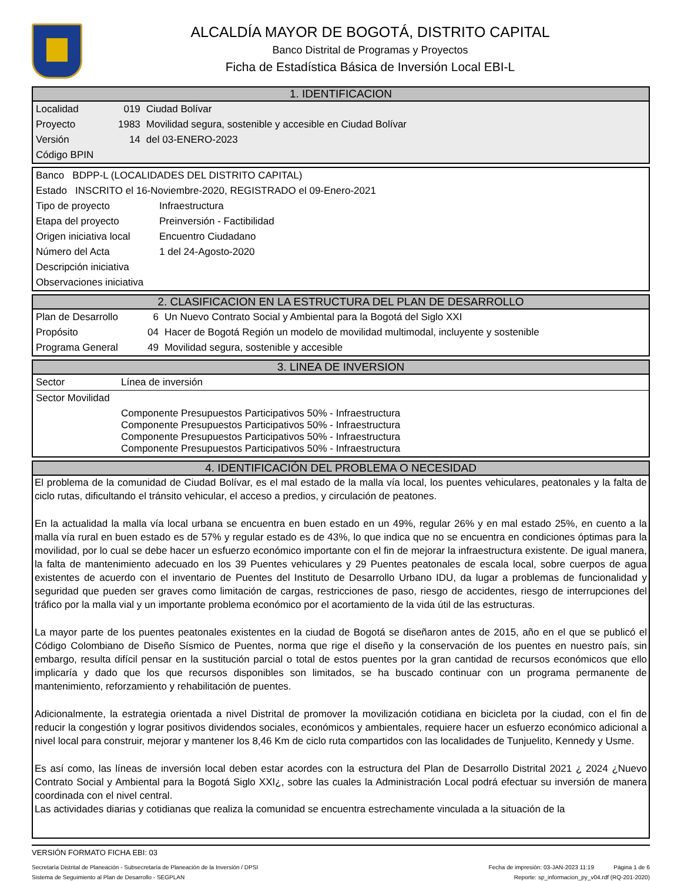ALCALDÍA MAYOR DE BOGOTÁ, DISTRITO CAPITAL
Banco Distrital de Programas y Proyectos
Ficha de Estadística Básica de Inversión Local EBI-L
1. IDENTIFICACION
| Localidad | 019 | Ciudad Bolívar |
| Proyecto | 1983 | Movilidad segura, sostenible y accesible en Ciudad Bolívar |
| Versión | 14 | del 03-ENERO-2023 |
| Código BPIN | | |
| Banco BDPP-L (LOCALIDADES DEL DISTRITO CAPITAL) | |
| Estado INSCRITO el 16-Noviembre-2020, REGISTRADO el 09-Enero-2021 | |
| Tipo de proyecto | Infraestructura |
| Etapa del proyecto | Preinversión - Factibilidad |
| Origen iniciativa local | Encuentro Ciudadano |
| Número del Acta | 1 del 24-Agosto-2020 |
| Descripción iniciativa | |
| Observaciones iniciativa | |
2. CLASIFICACION EN LA ESTRUCTURA DEL PLAN DE DESARROLLO
| Plan de Desarrollo | 6 | Un Nuevo Contrato Social y Ambiental para la Bogotá del Siglo XXI |
| Propósito | 04 | Hacer de Bogotá Región un modelo de movilidad multimodal, incluyente y sostenible |
| Programa General | 49 | Movilidad segura, sostenible y accesible |
3. LINEA DE INVERSION
| Sector | Línea de inversión |
| Sector Movilidad | |
| | Componente Presupuestos Participativos 50% - Infraestructura Componente Presupuestos Participativos 50% - Infraestructura Componente Presupuestos Participativos 50% - Infraestructura Componente Presupuestos Participativos 50% - Infraestructura |
4. IDENTIFICACIÓN DEL PROBLEMA O NECESIDAD
El problema de la comunidad de Ciudad Bolívar, es el mal estado de la malla vía local, los puentes vehiculares, peatonales y la falta de ciclo rutas, dificultando el tránsito vehicular, el acceso a predios, y circulación de peatones.
En la actualidad la malla vía local urbana se encuentra en buen estado en un 49%, regular 26% y en mal estado 25%, en cuento a la malla vía rural en buen estado es de 57% y regular estado es de 43%, lo que indica que no se encuentra en condiciones óptimas para la movilidad, por lo cual se debe hacer un esfuerzo económico importante con el fin de mejorar la infraestructura existente. De igual manera, la falta de mantenimiento adecuado en los 39 Puentes vehiculares y 29 Puentes peatonales de escala local, sobre cuerpos de agua existentes de acuerdo con el inventario de Puentes del Instituto de Desarrollo Urbano IDU, da lugar a problemas de funcionalidad y seguridad que pueden ser graves como limitación de cargas, restricciones de paso, riesgo de accidentes, riesgo de interrupciones del tráfico por la malla vial y un importante problema económico por el acortamiento de la vida útil de las estructuras.
La mayor parte de los puentes peatonales existentes en la ciudad de Bogotá se diseñaron antes de 2015, año en el que se publicó el Código Colombiano de Diseño Sísmico de Puentes, norma que rige el diseño y la conservación de los puentes en nuestro país, sin embargo, resulta difícil pensar en la sustitución parcial o total de estos puentes por la gran cantidad de recursos económicos que ello implicaría y dado que los que recursos disponibles son limitados, se ha buscado continuar con un programa permanente de mantenimiento, reforzamiento y rehabilitación de puentes.
Adicionalmente, la estrategia orientada a nivel Distrital de promover la movilización cotidiana en bicicleta por la ciudad, con el fin de reducir la congestión y lograr positivos dividendos sociales, económicos y ambientales, requiere hacer un esfuerzo económico adicional a nivel local para construir, mejorar y mantener los 8,46 Km de ciclo ruta compartidos con las localidades de Tunjuelito, Kennedy y Usme.
Es así como, las líneas de inversión local deben estar acordes con la estructura del Plan de Desarrollo Distrital 2021 ¿ 2024 ¿Nuevo Contrato Social y Ambiental para la Bogotá Siglo XXI¿, sobre las cuales la Administración Local podrá efectuar su inversión de manera coordinada con el nivel central.
Las actividades diarias y cotidianas que realiza la comunidad se encuentra estrechamente vinculada a la situación de la
VERSIÓN FORMATO FICHA EBI: 03
Secretaría Distrital de Planeación - Subsecretaría de Planeación de la Inversión / DPSI Fecha de impresión: 03-JAN-2023 11:19 Página 1 de 6
Sistema de Seguimiento al Plan de Desarrollo - SEGPLAN Reporte: sp_informacion_py_v04.rdf (RQ-201-2020)